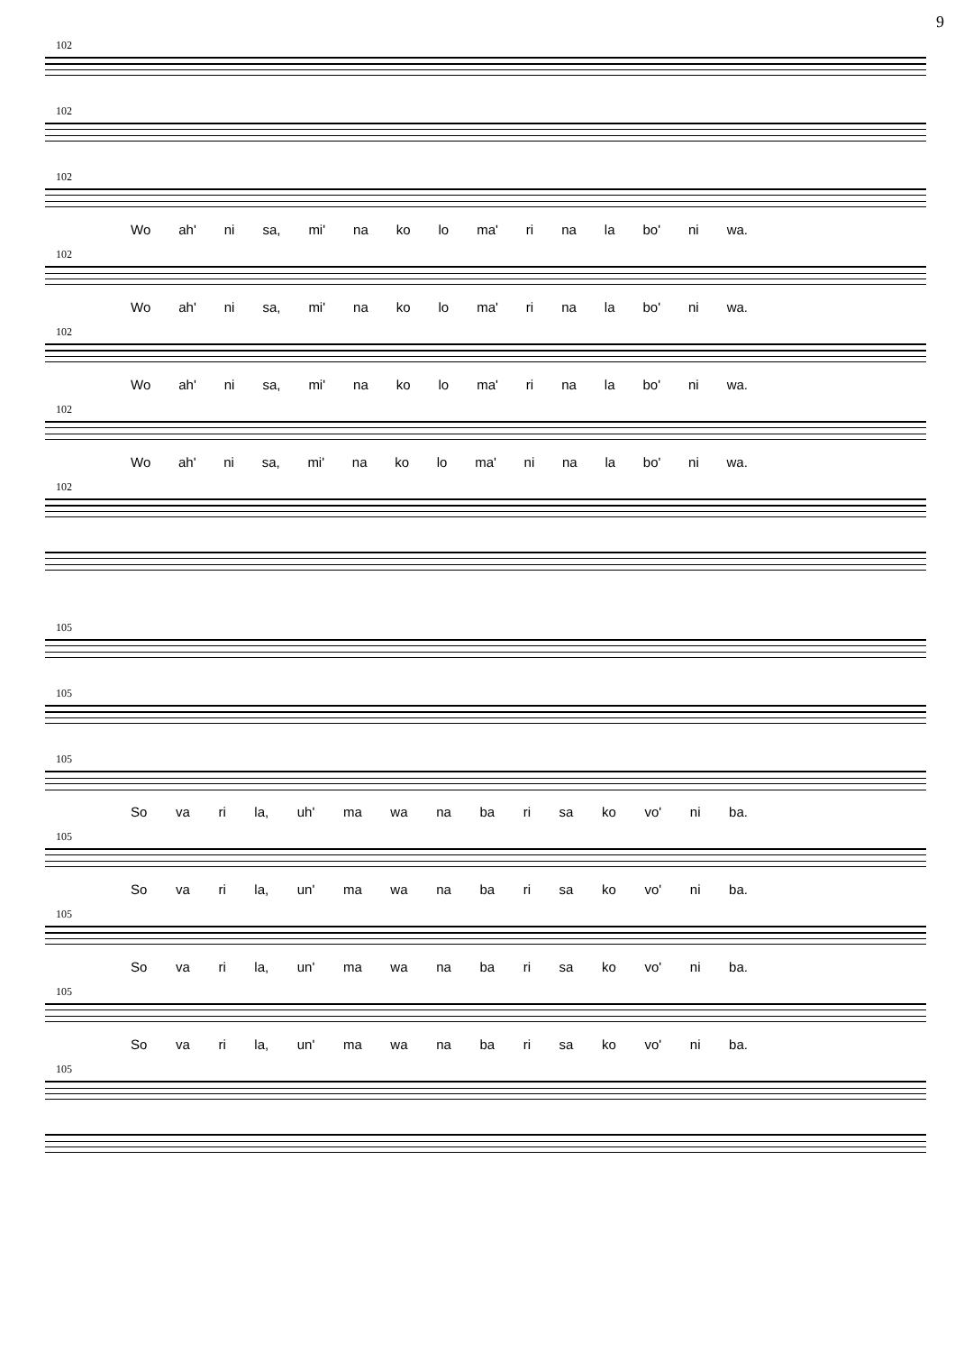9
102
102
102
Wo ah' ni sa, mi' na ko lo ma' ri na la bo' ni wa.
102
Wo ah' ni sa, mi' na ko lo ma' ri na la bo' ni wa.
102
Wo ah' ni sa, mi' na ko lo ma' ri na la bo' ni wa.
102
Wo ah' ni sa, mi' na ko lo ma' ni na la bo' ni wa.
102
105
105
105
So va ri la, uh' ma wa na ba ri sa ko vo' ni ba.
105
So va ri la, un' ma wa na ba ri sa ko vo' ni ba.
105
So va ri la, un' ma wa na ba ri sa ko vo' ni ba.
105
So va ri la, un' ma wa na ba ri sa ko vo' ni ba.
105